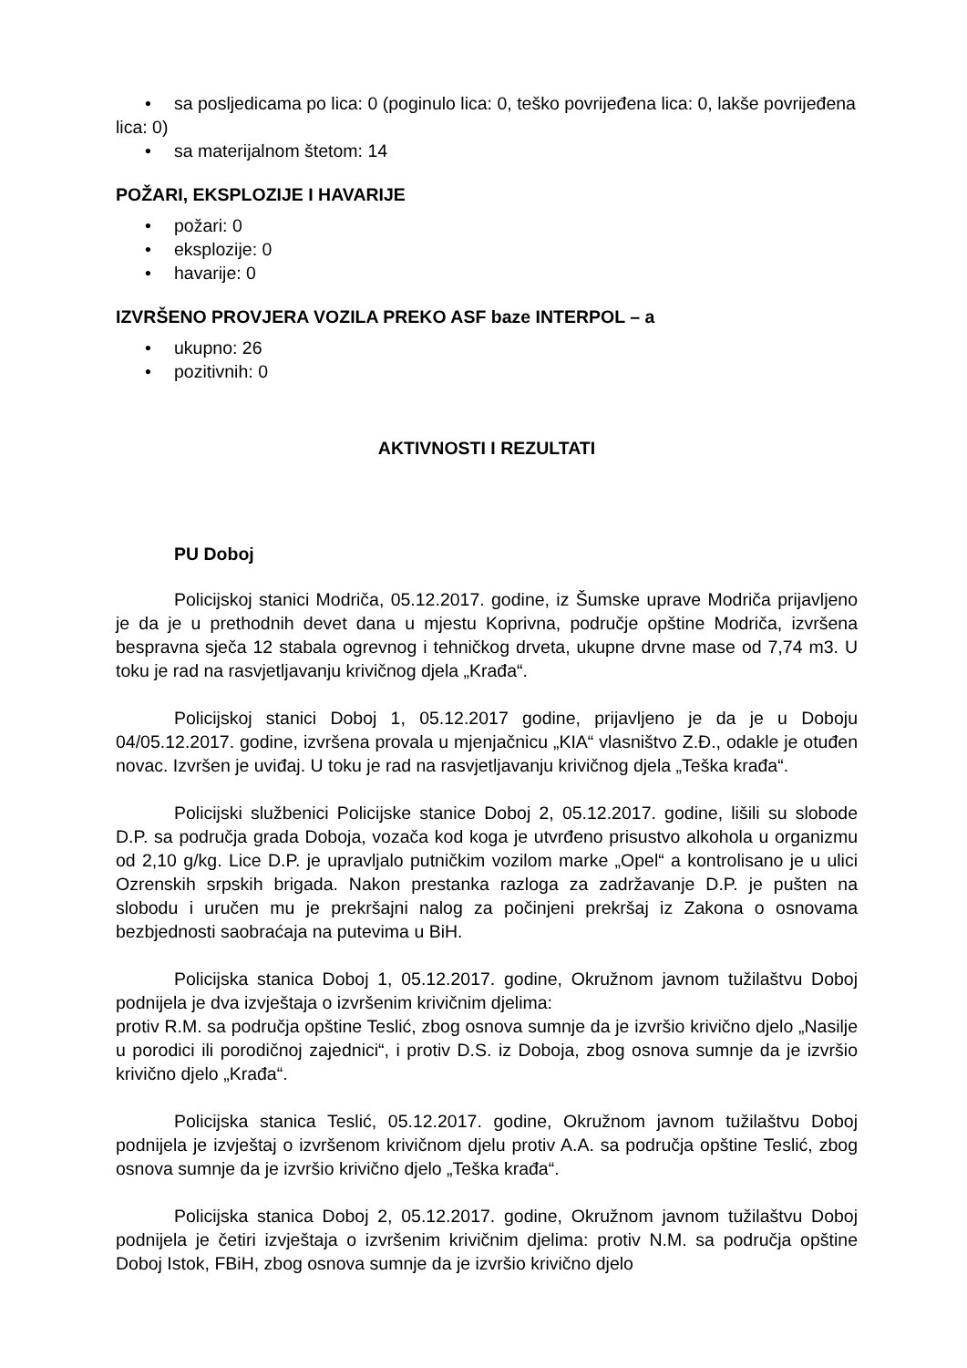• sa posljedicama po lica: 0 (poginulo lica: 0, teško povrijeđena lica: 0, lakše povrijeđena lica: 0)
• sa materijalnom štetom: 14
POŽARI, EKSPLOZIJE I HAVARIJE
• požari: 0
• eksplozije: 0
• havarije: 0
IZVRŠENO PROVJERA VOZILA PREKO ASF baze INTERPOL – a
• ukupno: 26
• pozitivnih: 0
AKTIVNOSTI I REZULTATI
PU Doboj
Policijskoj stanici Modriča, 05.12.2017. godine, iz Šumske uprave Modriča prijavljeno je da je u prethodnih devet dana u mjestu Koprivna, područje opštine Modriča, izvršena bespravna sječa 12 stabala ogrevnog i tehničkog drveta, ukupne drvne mase od 7,74 m3. U toku je rad na rasvjetljavanju krivičnog djela „Krađa“.
Policijskoj stanici Doboj 1, 05.12.2017 godine, prijavljeno je da je u Doboju 04/05.12.2017. godine, izvršena provala u mjenjačnicu „KIA“ vlasništvo Z.Đ., odakle je otuđen novac. Izvršen je uviđaj. U toku je rad na rasvjetljavanju krivičnog djela „Teška krađa“.
Policijski službenici Policijske stanice Doboj 2, 05.12.2017. godine, lišili su slobode D.P. sa područja grada Doboja, vozača kod koga je utvrđeno prisustvo alkohola u organizmu od 2,10 g/kg. Lice D.P. je upravljalo putničkim vozilom marke „Opel“ a kontrolisano je u ulici Ozrenskih srpskih brigada. Nakon prestanka razloga za zadržavanje D.P. je pušten na slobodu i uručen mu je prekršajni nalog za počinjeni prekršaj iz Zakona o osnovama bezbjednosti saobraćaja na putevima u BiH.
Policijska stanica Doboj 1, 05.12.2017. godine, Okružnom javnom tužilaštvu Doboj podnijela je dva izvještaja o izvršenim krivičnim djelima:
protiv R.M. sa područja opštine Teslić, zbog osnova sumnje da je izvršio krivično djelo „Nasilje u porodici ili porodičnoj zajednici“, i protiv D.S. iz Doboja, zbog osnova sumnje da je izvršio krivično djelo „Krađa“.
Policijska stanica Teslić, 05.12.2017. godine, Okružnom javnom tužilaštvu Doboj podnijela je izvještaj o izvršenom krivičnom djelu protiv A.A. sa područja opštine Teslić, zbog osnova sumnje da je izvršio krivično djelo „Teška krađa“.
Policijska stanica Doboj 2, 05.12.2017. godine, Okružnom javnom tužilaštvu Doboj podnijela je četiri izvještaja o izvršenim krivičnim djelima: protiv N.M. sa područja opštine Doboj Istok, FBiH, zbog osnova sumnje da je izvršio krivično djelo